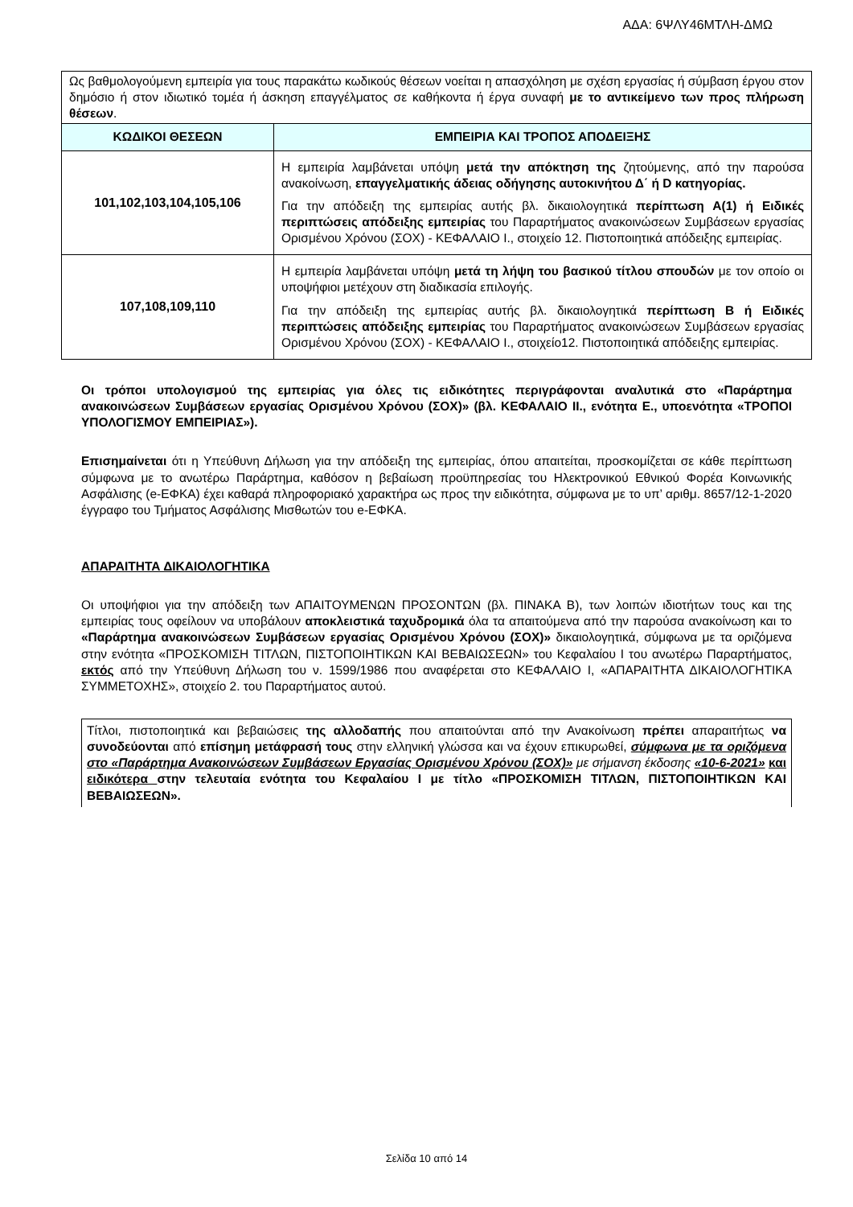ΑΔΑ: 6ΨΛΥ46ΜΤΛΗ-ΔΜΩ
| Ως βαθμολογούμενη εμπειρία για τους παρακάτω κωδικούς θέσεων νοείται η απασχόληση με σχέση εργασίας ή σύμβαση έργου στον δημόσιο ή στον ιδιωτικό τομέα ή άσκηση επαγγέλματος σε καθήκοντα ή έργα συναφή με το αντικείμενο των προς πλήρωση θέσεων . | |
| ΚΩΔΙΚΟΙ ΘΕΣΕΩΝ | ΕΜΠΕΙΡΙΑ ΚΑΙ ΤΡΟΠΟΣ ΑΠΟΔΕΙΞΗΣ |
| 101,102,103,104,105,106 | Η εμπειρία λαμβάνεται υπόψη μετά την απόκτηση της ζητούμενης, από την παρούσα ανακοίνωση, επαγγελματικής άδειας οδήγησης αυτοκινήτου Δ΄ ή D κατηγορίας. Για την απόδειξη της εμπειρίας αυτής βλ. δικαιολογητικά περίπτωση Α(1) ή Ειδικές περιπτώσεις απόδειξης εμπειρίας του Παραρτήματος ανακοινώσεων Συμβάσεων εργασίας Ορισμένου Χρόνου (ΣΟΧ) - ΚΕΦΑΛΑΙΟ Ι., στοιχείο 12. Πιστοποιητικά απόδειξης εμπειρίας. |
| 107,108,109,110 | Η εμπειρία λαμβάνεται υπόψη μετά τη λήψη του βασικού τίτλου σπουδών με τον οποίο οι υποψήφιοι μετέχουν στη διαδικασία επιλογής. Για την απόδειξη της εμπειρίας αυτής βλ. δικαιολογητικά περίπτωση Β ή Ειδικές περιπτώσεις απόδειξης εμπειρίας του Παραρτήματος ανακοινώσεων Συμβάσεων εργασίας Ορισμένου Χρόνου (ΣΟΧ) - ΚΕΦΑΛΑΙΟ Ι., στοιχείο12. Πιστοποιητικά απόδειξης εμπειρίας. |
Οι τρόποι υπολογισμού της εμπειρίας για όλες τις ειδικότητες περιγράφονται αναλυτικά στο «Παράρτημα ανακοινώσεων Συμβάσεων εργασίας Ορισμένου Χρόνου (ΣΟΧ)» (βλ. ΚΕΦΑΛΑΙΟ ΙΙ., ενότητα Ε., υποενότητα «ΤΡΟΠΟΙ ΥΠΟΛΟΓΙΣΜΟΥ ΕΜΠΕΙΡΙΑΣ»).
Επισημαίνεται ότι η Υπεύθυνη Δήλωση για την απόδειξη της εμπειρίας, όπου απαιτείται, προσκομίζεται σε κάθε περίπτωση σύμφωνα με το ανωτέρω Παράρτημα, καθόσον η βεβαίωση προϋπηρεσίας του Ηλεκτρονικού Εθνικού Φορέα Κοινωνικής Ασφάλισης (e-ΕΦΚΑ) έχει καθαρά πληροφοριακό χαρακτήρα ως προς την ειδικότητα, σύμφωνα με το υπ’ αριθμ. 8657/12-1-2020 έγγραφο του Τμήματος Ασφάλισης Μισθωτών του e-ΕΦΚΑ.
ΑΠΑΡΑΙΤΗΤΑ ΔΙΚΑΙΟΛΟΓΗΤΙΚΑ
Οι υποψήφιοι για την απόδειξη των ΑΠΑΙΤΟΥΜΕΝΩΝ ΠΡΟΣΟΝΤΩΝ (βλ. ΠΙΝΑΚΑ Β), των λοιπών ιδιοτήτων τους και της εμπειρίας τους οφείλουν να υποβάλουν αποκλειστικά ταχυδρομικά όλα τα απαιτούμενα από την παρούσα ανακοίνωση και το «Παράρτημα ανακοινώσεων Συμβάσεων εργασίας Ορισμένου Χρόνου (ΣΟΧ)» δικαιολογητικά, σύμφωνα με τα οριζόμενα στην ενότητα «ΠΡΟΣΚΟΜΙΣΗ ΤΙΤΛΩΝ, ΠΙΣΤΟΠΟΙΗΤΙΚΩΝ ΚΑΙ ΒΕΒΑΙΩΣΕΩΝ» του Κεφαλαίου Ι του ανωτέρω Παραρτήματος, εκτός από την Υπεύθυνη Δήλωση του ν. 1599/1986 που αναφέρεται στο ΚΕΦΑΛΑΙΟ Ι, «ΑΠΑΡΑΙΤΗΤΑ ΔΙΚΑΙΟΛΟΓΗΤΙΚΑ ΣΥΜΜΕΤΟΧΗΣ», στοιχείο 2. του Παραρτήματος αυτού.
Τίτλοι, πιστοποιητικά και βεβαιώσεις της αλλοδαπής που απαιτούνται από την Ανακοίνωση πρέπει απαραιτήτως να συνοδεύονται από επίσημη μετάφρασή τους στην ελληνική γλώσσα και να έχουν επικυρωθεί, σύμφωνα με τα οριζόμενα στο «Παράρτημα Ανακοινώσεων Συμβάσεων Εργασίας Ορισμένου Χρόνου (ΣΟΧ)» με σήμανση έκδοσης «10-6-2021» και ειδικότερα στην τελευταία ενότητα του Κεφαλαίου Ι με τίτλο «ΠΡΟΣΚΟΜΙΣΗ ΤΙΤΛΩΝ, ΠΙΣΤΟΠΟΙΗΤΙΚΩΝ ΚΑΙ ΒΕΒΑΙΩΣΕΩΝ».
Σελίδα 10 από 14